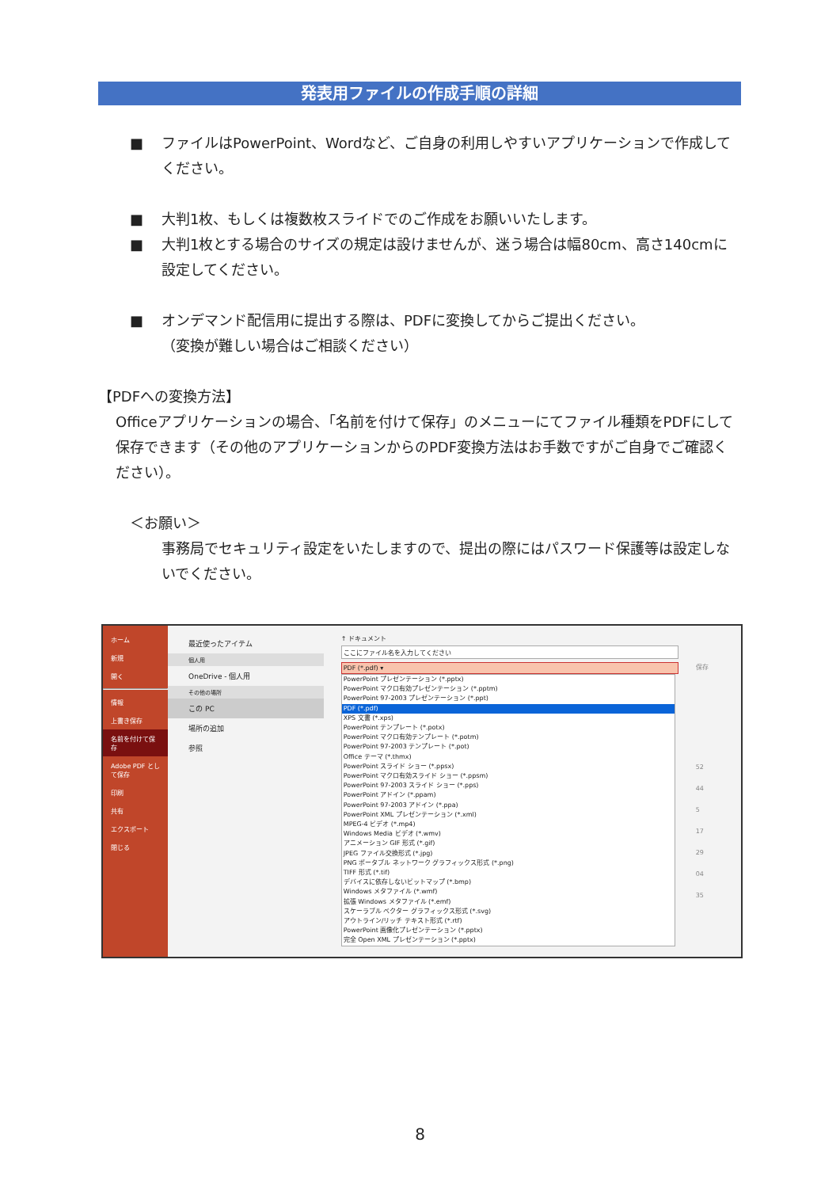発表用ファイルの作成手順の詳細
■ ファイルはPowerPoint、Wordなど、ご自身の利用しやすいアプリケーションで作成してください。
■ 大判1枚、もしくは複数枚スライドでのご作成をお願いいたします。
■ 大判1枚とする場合のサイズの規定は設けませんが、迷う場合は幅80cm、高さ140cmに設定してください。
■ オンデマンド配信用に提出する際は、PDFに変換してからご提出ください。
（変換が難しい場合はご相談ください）
【PDFへの変換方法】
Officeアプリケーションの場合、「名前を付けて保存」のメニューにてファイル種類をPDFにして保存できます（その他のアプリケーションからのPDF変換方法はお手数ですがご自身でご確認ください）。
＜お願い＞
事務局でセキュリティ設定をいたしますので、提出の際にはパスワード保護等は設定しないでください。
ホーム
新規
開く
情報
上書き保存
名前を付けて保存
Adobe PDF として保存
印刷
共有
エクスポート
閉じる
最近使ったアイテム
個人用
OneDrive - 個人用
その他の場所
この PC
場所の追加
参照
↑ ドキュメント
ここにファイル名を入力してください
PDF (*.pdf) ▾
PowerPoint プレゼンテーション (*.pptx)
PowerPoint マクロ有効プレゼンテーション (*.pptm)
PowerPoint 97-2003 プレゼンテーション (*.ppt)
PDF (*.pdf)
XPS 文書 (*.xps)
PowerPoint テンプレート (*.potx)
PowerPoint マクロ有効テンプレート (*.potm)
PowerPoint 97-2003 テンプレート (*.pot)
Office テーマ (*.thmx)
PowerPoint スライド ショー (*.ppsx)
PowerPoint マクロ有効スライド ショー (*.ppsm)
PowerPoint 97-2003 スライド ショー (*.pps)
PowerPoint アドイン (*.ppam)
PowerPoint 97-2003 アドイン (*.ppa)
PowerPoint XML プレゼンテーション (*.xml)
MPEG-4 ビデオ (*.mp4)
Windows Media ビデオ (*.wmv)
アニメーション GIF 形式 (*.gif)
JPEG ファイル交換形式 (*.jpg)
PNG ポータブル ネットワーク グラフィックス形式 (*.png)
TIFF 形式 (*.tif)
デバイスに依存しないビットマップ (*.bmp)
Windows メタファイル (*.wmf)
拡張 Windows メタファイル (*.emf)
スケーラブル ベクター グラフィックス形式 (*.svg)
アウトライン/リッチ テキスト形式 (*.rtf)
PowerPoint 画像化プレゼンテーション (*.pptx)
完全 Open XML プレゼンテーション (*.pptx)
保存
52
44
5
17
29
04
35
8